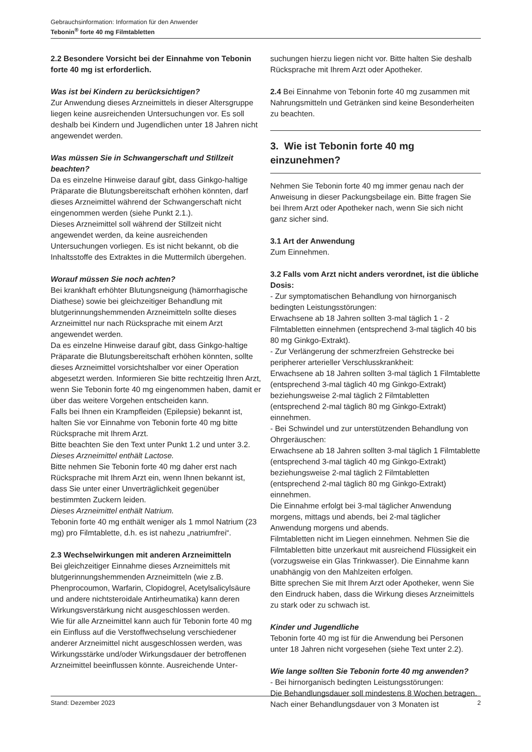Gebrauchsinformation: Information für den Anwender
Tebonin<sup>®</sup> forte 40 mg Filmtabletten
2.2 Besondere Vorsicht bei der Einnahme von Tebonin forte 40 mg ist erforderlich.
Was ist bei Kindern zu berücksichtigen?
Zur Anwendung dieses Arzneimittels in dieser Altersgruppe liegen keine ausreichenden Untersuchungen vor. Es soll deshalb bei Kindern und Jugendlichen unter 18 Jahren nicht angewendet werden.
Was müssen Sie in Schwangerschaft und Stillzeit beachten?
Da es einzelne Hinweise darauf gibt, dass Ginkgo-haltige Präparate die Blutungsbereitschaft erhöhen könnten, darf dieses Arzneimittel während der Schwangerschaft nicht eingenommen werden (siehe Punkt 2.1.).
Dieses Arzneimittel soll während der Stillzeit nicht angewendet werden, da keine ausreichenden Untersuchungen vorliegen. Es ist nicht bekannt, ob die Inhaltsstoffe des Extraktes in die Muttermilch übergehen.
Worauf müssen Sie noch achten?
Bei krankhaft erhöhter Blutungsneigung (hämorrhagische Diathese) sowie bei gleichzeitiger Behandlung mit blutgerinnungshemmenden Arzneimitteln sollte dieses Arzneimittel nur nach Rücksprache mit einem Arzt angewendet werden.
Da es einzelne Hinweise darauf gibt, dass Ginkgo-haltige Präparate die Blutungsbereitschaft erhöhen könnten, sollte dieses Arzneimittel vorsichtshalber vor einer Operation abgesetzt werden. Informieren Sie bitte rechtzeitig Ihren Arzt, wenn Sie Tebonin forte 40 mg eingenommen haben, damit er über das weitere Vorgehen entscheiden kann.
Falls bei Ihnen ein Krampfleiden (Epilepsie) bekannt ist, halten Sie vor Einnahme von Tebonin forte 40 mg bitte Rücksprache mit Ihrem Arzt.
Bitte beachten Sie den Text unter Punkt 1.2 und unter 3.2.
Dieses Arzneimittel enthält Lactose.
Bitte nehmen Sie Tebonin forte 40 mg daher erst nach Rücksprache mit Ihrem Arzt ein, wenn Ihnen bekannt ist, dass Sie unter einer Unverträglichkeit gegenüber bestimmten Zuckern leiden.
Dieses Arzneimittel enthält Natrium.
Tebonin forte 40 mg enthält weniger als 1 mmol Natrium (23 mg) pro Filmtablette, d.h. es ist nahezu „natriumfrei“.
2.3 Wechselwirkungen mit anderen Arzneimitteln
Bei gleichzeitiger Einnahme dieses Arzneimittels mit blutgerinnungshemmenden Arzneimitteln (wie z.B. Phenprocoumon, Warfarin, Clopidogrel, Acetylsalicylsäure und andere nichtsteroidale Antirheumatika) kann deren Wirkungsverstärkung nicht ausgeschlossen werden.
Wie für alle Arzneimittel kann auch für Tebonin forte 40 mg ein Einfluss auf die Verstoffwechselung verschiedener anderer Arzneimittel nicht ausgeschlossen werden, was Wirkungsstärke und/oder Wirkungsdauer der betroffenen Arzneimittel beeinflussen könnte. Ausreichende Unter-
suchungen hierzu liegen nicht vor. Bitte halten Sie deshalb Rücksprache mit Ihrem Arzt oder Apotheker.
2.4 Bei Einnahme von Tebonin forte 40 mg zusammen mit Nahrungsmitteln und Getränken sind keine Besonderheiten zu beachten.
3. Wie ist Tebonin forte 40 mg einzunehmen?
Nehmen Sie Tebonin forte 40 mg immer genau nach der Anweisung in dieser Packungsbeilage ein. Bitte fragen Sie bei Ihrem Arzt oder Apotheker nach, wenn Sie sich nicht ganz sicher sind.
3.1 Art der Anwendung
Zum Einnehmen.
3.2 Falls vom Arzt nicht anders verordnet, ist die übliche Dosis:
- Zur symptomatischen Behandlung von hirnorganisch bedingten Leistungsstörungen:
Erwachsene ab 18 Jahren sollten 3-mal täglich 1 - 2 Filmtabletten einnehmen (entsprechend 3-mal täglich 40 bis 80 mg Ginkgo-Extrakt).
- Zur Verlängerung der schmerzfreien Gehstrecke bei peripherer arterieller Verschlusskrankheit:
Erwachsene ab 18 Jahren sollten 3-mal täglich 1 Filmtablette (entsprechend 3-mal täglich 40 mg Ginkgo-Extrakt) beziehungsweise 2-mal täglich 2 Filmtabletten (entsprechend 2-mal täglich 80 mg Ginkgo-Extrakt) einnehmen.
- Bei Schwindel und zur unterstützenden Behandlung von Ohrgeräuschen:
Erwachsene ab 18 Jahren sollten 3-mal täglich 1 Filmtablette (entsprechend 3-mal täglich 40 mg Ginkgo-Extrakt) beziehungsweise 2-mal täglich 2 Filmtabletten (entsprechend 2-mal täglich 80 mg Ginkgo-Extrakt) einnehmen.
Die Einnahme erfolgt bei 3-mal täglicher Anwendung morgens, mittags und abends, bei 2-mal täglicher Anwendung morgens und abends.
Filmtabletten nicht im Liegen einnehmen. Nehmen Sie die Filmtabletten bitte unzerkaut mit ausreichend Flüssigkeit ein (vorzugsweise ein Glas Trinkwasser). Die Einnahme kann unabhängig von den Mahlzeiten erfolgen.
Bitte sprechen Sie mit Ihrem Arzt oder Apotheker, wenn Sie den Eindruck haben, dass die Wirkung dieses Arzneimittels zu stark oder zu schwach ist.
Kinder und Jugendliche
Tebonin forte 40 mg ist für die Anwendung bei Personen unter 18 Jahren nicht vorgesehen (siehe Text unter 2.2).
Wie lange sollten Sie Tebonin forte 40 mg anwenden?
- Bei hirnorganisch bedingten Leistungsstörungen:
Die Behandlungsdauer soll mindestens 8 Wochen betragen. Nach einer Behandlungsdauer von 3 Monaten ist
Stand: Dezember 2023 2